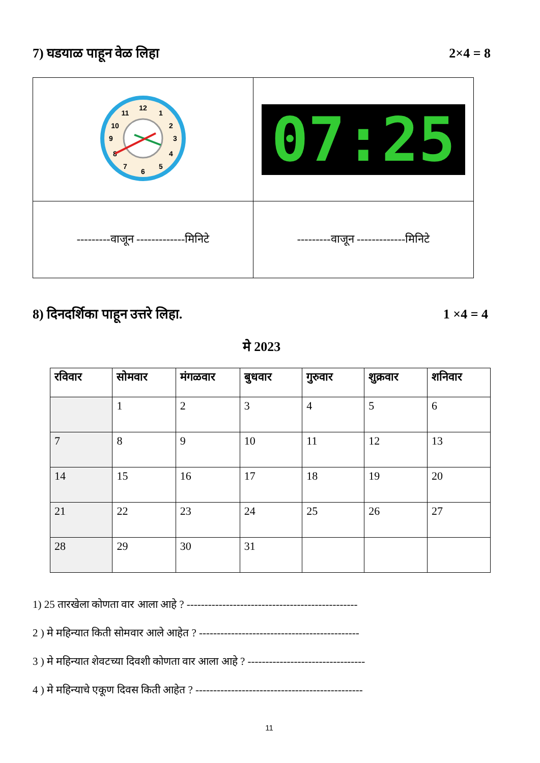7) घडयाळ पाहून वेळ लिहा 2×4 = 8
| 12 1 2 3 4 5 6 7 8 9 10 11 | 07:25 |
| ---------वाजून -------------मिनिटे | ---------वाजून -------------मिनिटे |
8) दिनदर्शिका पाहून उत्तरे लिहा. 1 ×4 = 4
मे 2023
| रविवार | सोमवार | मंगळवार | बुधवार | गुरुवार | शुक्रवार | शनिवार |
| --- | --- | --- | --- | --- | --- | --- |
| | 1 | 2 | 3 | 4 | 5 | 6 |
| 7 | 8 | 9 | 10 | 11 | 12 | 13 |
| 14 | 15 | 16 | 17 | 18 | 19 | 20 |
| 21 | 22 | 23 | 24 | 25 | 26 | 27 |
| 28 | 29 | 30 | 31 | | | |
1) 25 तारखेला कोणता वार आला आहे ? ------------------------------------------------
2 ) मे महिन्यात किती सोमवार आले आहेत ? ---------------------------------------------
3 ) मे महिन्यात शेवटच्या दिवशी कोणता वार आला आहे ? ---------------------------------
4 ) मे महिन्याचे एकूण दिवस किती आहेत ? -----------------------------------------------
11